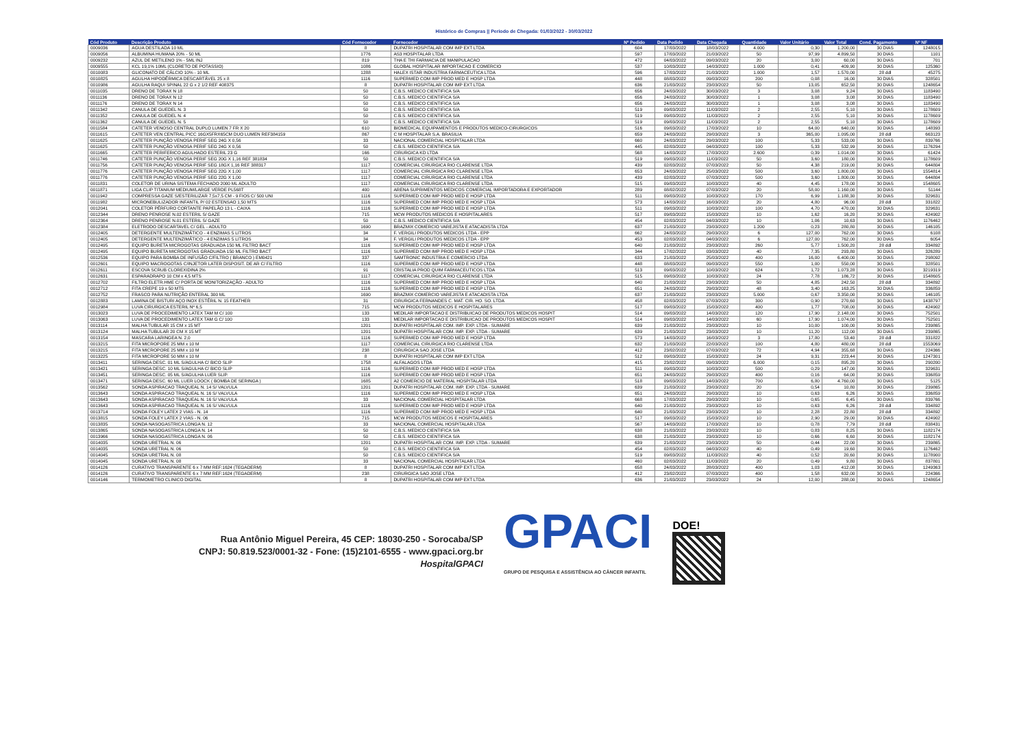Histórico de Compras || Periodo de Chegada: 01/03/2022 - 30/03/2022
| Cód Produto | Descrição Produto | Cód Fornecedor | Fornecedor | Nº Pedido | Data Pedido | Data Chegada | Quantidade | Valor Unitário | Valor Total | Cond. Pagamento | Nº NF |
| --- | --- | --- | --- | --- | --- | --- | --- | --- | --- | --- | --- |
| 0009036 | AGUA DESTILADA 10 ML | 8 | DUPATRI HOSPITALAR COM IMP EXT LTDA | 604 | 17/03/2022 | 18/03/2022 | 4.000 | 0,30 | 1.200,00 | 30 DIAS | 1248015 |
| 0009056 | ALBUMINA HUMANA 20% - 50 ML | 1776 | AS3 HOSPITALAR LTDA | 597 | 17/03/2022 | 21/03/2022 | 50 | 97,99 | 4.899,50 | 30 DIAS | 1101 |
| 0009232 | AZUL DE METILENO 1% - 5ML INJ | 819 | THA E THI FARMACIA DE MANIPULACAO | 472 | 04/03/2022 | 09/03/2022 | 20 | 3,00 | 60,00 | 30 DIAS | 701 |
| 0009555 | KCL 19,1% 10ML (CLORETO DE POTASSIO) | 1086 | GLOBAL HOSPITALAR IMPORTACAO E COMERCIO | 537 | 10/03/2022 | 14/03/2022 | 1.000 | 0,41 | 409,90 | 30 DIAS | 125360 |
| 0010083 | GLICONATO DE CÁLCIO 10% - 10 ML | 1288 | HALEX ISTAR INDUSTRIA FARMACEUTICA LTDA | 596 | 17/03/2022 | 21/03/2022 | 1.000 | 1,57 | 1.570,00 | 28 ddl | 45275 |
| 0010825 | AGULHA HIPODÉRMICA DESCARTÁVEL 25 x 8 | 1116 | SUPERMED COM IMP PROD MED E HOSP LTDA | 448 | 08/03/2022 | 09/03/2022 | 200 | 0,08 | 16,00 | 30 DIAS | 328501 |
| 0010986 | AGULHA RAQUI SPINAL 22 G x 2 1/2 REF 408375 | 8 | DUPATRI HOSPITALAR COM IMP EXT LTDA | 636 | 21/03/2022 | 23/03/2022 | 50 | 13,05 | 652,50 | 30 DIAS | 1248654 |
| 0011035 | DRENO DE TORAX N 18 | 50 | C.B.S. MEDICO CIENTIFICA S/A | 656 | 24/03/2022 | 30/03/2022 | 3 | 3,08 | 9,24 | 30 DIAS | 1183490 |
| 0011136 | DRENO DE TORAX N 12 | 50 | C.B.S. MEDICO CIENTIFICA S/A | 656 | 24/03/2022 | 30/03/2022 | 1 | 3,08 | 3,08 | 30 DIAS | 1183490 |
| 0011176 | DRENO DE TORAX N 14 | 50 | C.B.S. MEDICO CIENTIFICA S/A | 656 | 24/03/2022 | 30/03/2022 | 1 | 3,08 | 3,08 | 30 DIAS | 1183490 |
| 0011342 | CANULA DE GUEDEL N. 3 | 50 | C.B.S. MEDICO CIENTIFICA S/A | 519 | 09/03/2022 | 11/03/2022 | 2 | 2,55 | 5,10 | 30 DIAS | 1178609 |
| 0011352 | CANULA DE GUEDEL N. 4 | 50 | C.B.S. MEDICO CIENTIFICA S/A | 519 | 09/03/2022 | 11/03/2022 | 2 | 2,55 | 5,10 | 30 DIAS | 1178609 |
| 0011362 | CANULA DE GUEDEL N. 5 | 50 | C.B.S. MEDICO CIENTIFICA S/A | 519 | 09/03/2022 | 11/03/2022 | 2 | 2,55 | 5,10 | 30 DIAS | 1178609 |
| 0011584 | CATETER VENOSO CENTRAL DUPLO LUMEN 7 FR X 20 | 610 | BIOMEDICAL EQUIPAMENTOS E PRODUTOS MEDICO-CIRURGICOS | 516 | 09/03/2022 | 17/03/2022 | 10 | 64,00 | 640,00 | 30 DIAS | 148393 |
| 0011615 | CATETER VEN CENTRAL PICC 16GX5FRX65CM DUO LUMEN REF384159 | 867 | C M HOSPITALAR S.A. BRASILIA | 659 | 24/03/2022 | 29/03/2022 | 3 | 365,00 | 1.095,00 | 28 ddl | 663123 |
| 0011625 | CATETER PUNÇÃO VENOSA PERIF SEG 24G X 0,56 | 33 | NACIONAL COMERCIAL HOSPITALAR LTDA | 660 | 24/03/2022 | 29/03/2022 | 100 | 5,33 | 533,00 | 30 DIAS | 839766 |
| 0011625 | CATETER PUNÇÃO VENOSA PERIF SEG 24G X 0,56 | 50 | C.B.S. MEDICO CIENTIFICA S/A | 445 | 02/03/2022 | 04/03/2022 | 100 | 5,33 | 532,99 | 30 DIAS | 1176294 |
| 0011665 | CATETER PERIFERICO AGULHADO ESTERIL 23 G | 166 | CIRURGICA KD LTDA | 568 | 14/03/2022 | 17/03/2022 | 2.600 | 0,39 | 1.014,00 | 30 DIAS | 61424 |
| 0011746 | CATETER PUNÇÃO VENOSA PERIF SEG 20G X 1,16 REF 381834 | 50 | C.B.S. MEDICO CIENTIFICA S/A | 519 | 09/03/2022 | 11/03/2022 | 50 | 3,60 | 180,00 | 30 DIAS | 1178609 |
| 0011756 | CATETER PUNÇÃO VENOSA PERIF SEG 18GX 1,16 REF 388317 | 1117 | COMERCIAL CIRURGICA RIO CLARENSE LTDA | 439 | 02/03/2022 | 07/03/2022 | 50 | 4,38 | 219,00 | 30 DIAS | 644804 |
| 0011776 | CATETER PUNÇÃO VENOSA PERIF SEG 22G X 1,00 | 1117 | COMERCIAL CIRURGICA RIO CLARENSE LTDA | 653 | 24/03/2022 | 25/03/2022 | 500 | 3,60 | 1.800,00 | 30 DIAS | 1554814 |
| 0011776 | CATETER PUNÇÃO VENOSA PERIF SEG 22G X 1,00 | 1117 | COMERCIAL CIRURGICA RIO CLARENSE LTDA | 439 | 02/03/2022 | 07/03/2022 | 500 | 3,60 | 1.800,00 | 30 DIAS | 644804 |
| 0011831 | COLETOR DE URINA SISTEMA FECHADO 2000 ML ADULTO | 1117 | COMERCIAL CIRURGICA RIO CLARENSE LTDA | 515 | 09/03/2022 | 10/03/2022 | 40 | 4,45 | 178,00 | 30 DIAS | 1548605 |
| 0011871 | LIGA CLIP TITANIUM MEDIUM/LARGE VERDE PL568T | 400 | ARENA SUPRIMENTOS MEDICOS COMERCIAL IMPORTADORA E EXPORTADOR | 289 | 08/02/2022 | 07/03/2022 | 20 | 58,00 | 1.160,00 | 30 DIAS | 51144 |
| 0011942 | COMPRESSA GAZE S/ESTERILIZAR 7,5x7,5 CM - 9 FIOS C/ 500 UNI | 1116 | SUPERMED COM IMP PROD MED E HOSP LTDA | 511 | 09/03/2022 | 10/03/2022 | 170 | 6,99 | 1.188,30 | 30 DIAS | 329631 |
| 0011982 | MICRONEBULIZADOR INFANTIL P/ 02 ESTENSAO 1,50 MTS | 1116 | SUPERMED COM IMP PROD MED E HOSP LTDA | 573 | 14/03/2022 | 16/03/2022 | 20 | 4,80 | 96,00 | 28 ddl | 331822 |
| 0012041 | COLETOR PÉRFURO CORTANTE PAPELÃO 13 L - CAIXA | 1116 | SUPERMED COM IMP PROD MED E HOSP LTDA | 511 | 09/03/2022 | 10/03/2022 | 100 | 4,70 | 470,00 | 30 DIAS | 329631 |
| 0012344 | DRENO PENROSE N.02 ESTERIL S/ GAZE | 715 | MCW PRODUTOS MEDICOS E HOSPITALARES | 517 | 09/03/2022 | 15/03/2022 | 10 | 1,62 | 16,20 | 30 DIAS | 424902 |
| 0012364 | DRENO PENROSE N.01 ESTERIL S/ GAZE | 50 | C.B.S. MEDICO CIENTIFICA S/A | 454 | 02/03/2022 | 04/03/2022 | 10 | 1,06 | 10,63 | 30 DIAS | 1176462 |
| 0012384 | ELETRODO DESCARTAVEL C/ GEL - ADULTO | 1690 | BRAZMIX COMERCIO VAREJISTA E ATACADISTA LTDA | 637 | 21/03/2022 | 23/03/2022 | 1.200 | 0,23 | 280,80 | 30 DIAS | 146105 |
| 0012405 | DETERGENTE MULTENZIMÁTICO - 4 ENZIMAS 5 LITROS | 34 | F. VERGILI PRODUTOS MEDICOS LTDA - EPP | 662 | 24/03/2022 | 29/03/2022 | 6 | 127,00 | 762,00 | 30 DIAS | 6108 |
| 0012405 | DETERGENTE MULTENZIMÁTICO - 4 ENZIMAS 5 LITROS | 34 | F. VERGILI PRODUTOS MEDICOS LTDA - EPP | 453 | 02/03/2022 | 04/03/2022 | 6 | 127,00 | 762,00 | 30 DIAS | 6054 |
| 0012495 | EQUIPO BURETA MICROGOTAS GRADUADA 150 ML FILTRO BACT | 1116 | SUPERMED COM IMP PROD MED E HOSP LTDA | 640 | 21/03/2022 | 23/03/2022 | 260 | 5,77 | 1.500,20 | 28 ddl | 334892 |
| 0012495 | EQUIPO BURETA MICROGOTAS GRADUADA 150 ML FILTRO BACT | 1116 | SUPERMED COM IMP PROD MED E HOSP LTDA | 344 | 17/02/2022 | 03/03/2022 | 40 | 7,35 | 293,80 | 30 DIAS | 326289 |
| 0012536 | EQUIPO PARA BOMBA DE INFUSÃO C/FILTRO ( BRANCO ) EM0421 | 337 | SAMTRONIC INDUSTRIA E COMERCIO LTDA | 633 | 21/03/2022 | 25/03/2022 | 400 | 16,00 | 6.400,00 | 30 DIAS | 298092 |
| 0012601 | EQUIPO MACROGOTAS C/INJETOR LATER DISPOSIT. DE AR C/ FILTRO | 1116 | SUPERMED COM IMP PROD MED E HOSP LTDA | 448 | 08/03/2022 | 09/03/2022 | 550 | 1,00 | 550,00 | 30 DIAS | 328501 |
| 0012611 | ESCOVA SCRUB CLOREXIDINA 2% | 91 | CRISTALIA PROD QUIM FARMACEUTICOS LTDA | 513 | 09/03/2022 | 10/03/2022 | 624 | 1,72 | 1.073,28 | 30 DIAS | 3219319 |
| 0012631 | ESPARADRAPO 10 CM x 4,5 MTS | 1117 | COMERCIAL CIRURGICA RIO CLARENSE LTDA | 515 | 09/03/2022 | 10/03/2022 | 24 | 7,78 | 186,72 | 30 DIAS | 1548605 |
| 0012702 | FILTRO ELETR.HME C/ PORTA DE MONITORIZAÇÃO - ADULTO | 1116 | SUPERMED COM IMP PROD MED E HOSP LTDA | 640 | 21/03/2022 | 23/03/2022 | 50 | 4,85 | 242,50 | 28 ddl | 334892 |
| 0012712 | FITA CREPE 19 x 50 MTS | 1116 | SUPERMED COM IMP PROD MED E HOSP LTDA | 651 | 24/03/2022 | 29/03/2022 | 48 | 3,40 | 163,25 | 30 DIAS | 336859 |
| 0012752 | FRASCO PARA NUTRIÇÃO ENTERAL 300 ML | 1690 | BRAZMIX COMERCIO VAREJISTA E ATACADISTA LTDA | 637 | 21/03/2022 | 23/03/2022 | 5.000 | 0,67 | 3.350,00 | 30 DIAS | 146105 |
| 0012883 | LAMINA DE BISTURI AÇO INOX ESTÉRIL N. 15 FEATHER | 31 | CIRURGICA FERNANDES C. MAT. CIR. HO. SO. LTDA | 458 | 02/03/2022 | 07/03/2022 | 300 | 0,90 | 270,60 | 30 DIAS | 1438797 |
| 0012984 | LUVA CIRURGICA ESTERIL Nº 6,5 | 715 | MCW PRODUTOS MEDICOS E HOSPITALARES | 517 | 09/03/2022 | 15/03/2022 | 400 | 1,77 | 708,00 | 30 DIAS | 424902 |
| 0013023 | LUVA DE PROCEDIMENTO LATEX TAM M C/ 100 | 133 | MEDILAR IMPORTACAO E DISTRIBUICAO DE PRODUTOS MEDICOS HOSPIT | 514 | 09/03/2022 | 14/03/2022 | 120 | 17,90 | 2.148,00 | 30 DIAS | 752501 |
| 0013063 | LUVA DE PROCEDIMENTO LATEX TAM G C/ 100 | 133 | MEDILAR IMPORTACAO E DISTRIBUICAO DE PRODUTOS MEDICOS HOSPIT | 514 | 09/03/2022 | 14/03/2022 | 60 | 17,90 | 1.074,00 | 30 DIAS | 752501 |
| 0013114 | MALHA TUBULAR 15 CM x 15 MT | 1201 | DUPATRI HOSPITALAR COM. IMP. EXP. LTDA - SUMARE | 639 | 21/03/2022 | 23/03/2022 | 10 | 10,00 | 100,00 | 30 DIAS | 239865 |
| 0013124 | MALHA TUBULAR 20 CM X 15 MT | 1201 | DUPATRI HOSPITALAR COM. IMP. EXP. LTDA - SUMARE | 639 | 21/03/2022 | 23/03/2022 | 10 | 11,20 | 112,00 | 30 DIAS | 239865 |
| 0013154 | MASCARA LARINGEA N. 2,0 | 1116 | SUPERMED COM IMP PROD MED E HOSP LTDA | 573 | 14/03/2022 | 16/03/2022 | 3 | 17,80 | 53,40 | 28 ddl | 331822 |
| 0013215 | FITA MICROPORE 25 MM x 10 M | 1117 | COMERCIAL CIRURGICA RIO CLARENSE LTDA | 632 | 21/03/2022 | 22/03/2022 | 100 | 4,80 | 480,00 | 28 ddl | 1553069 |
| 0013215 | FITA MICROPORE 25 MM x 10 M | 238 | CIRURGICA SAO JOSE LTDA | 412 | 23/02/2022 | 07/03/2022 | 72 | 4,94 | 355,68 | 30 DIAS | 224366 |
| 0013225 | FITA MICROPORE 50 MM x 10 M | 8 | DUPATRI HOSPITALAR COM IMP EXT LTDA | 512 | 09/03/2022 | 15/03/2022 | 24 | 9,31 | 223,44 | 30 DIAS | 1247301 |
| 0013411 | SERINGA DESC. 01 ML S/AGULHA C/ BICO SLIP | 1758 | ALFALAGOS LTDA | 415 | 23/02/2022 | 09/03/2022 | 6.000 | 0,15 | 895,20 | 30 DIAS | 290200 |
| 0013421 | SERINGA DESC. 10 ML S/AGULHA C/ BICO SLIP | 1116 | SUPERMED COM IMP PROD MED E HOSP LTDA | 511 | 09/03/2022 | 10/03/2022 | 500 | 0,29 | 147,00 | 30 DIAS | 329631 |
| 0013451 | SERINGA DESC. 05 ML S/AGULHA LUER SLIP. | 1116 | SUPERMED COM IMP PROD MED E HOSP LTDA | 651 | 24/03/2022 | 29/03/2022 | 400 | 0,16 | 64,00 | 30 DIAS | 336859 |
| 0013471 | SERINGA DESC. 60 ML LUER LOOCK ( BOMBA DE SERINGA ) | 1685 | A2 COMERCIO DE MATERIAL HOSPITALAR LTDA | 518 | 09/03/2022 | 14/03/2022 | 700 | 6,80 | 4.760,00 | 30 DIAS | 5125 |
| 0013562 | SONDA ASPIRACAO TRAQUEAL N. 14 S/ VALVULA | 1201 | DUPATRI HOSPITALAR COM. IMP. EXP. LTDA - SUMARE | 639 | 21/03/2022 | 23/03/2022 | 20 | 0,54 | 10,80 | 30 DIAS | 239865 |
| 0013643 | SONDA ASPIRACAO TRAQUEAL N. 16 S/ VALVULA | 1116 | SUPERMED COM IMP PROD MED E HOSP LTDA | 651 | 24/03/2022 | 29/03/2022 | 10 | 0,63 | 6,26 | 30 DIAS | 336859 |
| 0013643 | SONDA ASPIRACAO TRAQUEAL N. 16 S/ VALVULA | 33 | NACIONAL COMERCIAL HOSPITALAR LTDA | 668 | 17/03/2022 | 29/03/2022 | 10 | 0,65 | 6,45 | 30 DIAS | 839766 |
| 0013643 | SONDA ASPIRACAO TRAQUEAL N. 16 S/ VALVULA | 1116 | SUPERMED COM IMP PROD MED E HOSP LTDA | 640 | 21/03/2022 | 23/03/2022 | 10 | 0,63 | 6,26 | 28 ddl | 334892 |
| 0013714 | SONDA FOLEY LATEX 2 VIAS - N. 14 | 1116 | SUPERMED COM IMP PROD MED E HOSP LTDA | 640 | 21/03/2022 | 23/03/2022 | 10 | 2,28 | 22,80 | 28 ddl | 334892 |
| 0013815 | SONDA FOLEY LATEX 2 VIAS - N. 06 | 715 | MCW PRODUTOS MEDICOS E HOSPITALARES | 517 | 09/03/2022 | 15/03/2022 | 10 | 2,90 | 29,00 | 30 DIAS | 424902 |
| 0013835 | SONDA NASOGASTRICA LONGA N. 12 | 33 | NACIONAL COMERCIAL HOSPITALAR LTDA | 567 | 14/03/2022 | 17/03/2022 | 10 | 0,78 | 7,79 | 28 ddl | 838431 |
| 0013865 | SONDA NASOGASTRICA LONGA N. 14 | 50 | C.B.S. MEDICO CIENTIFICA S/A | 638 | 21/03/2022 | 23/03/2022 | 10 | 0,83 | 8,25 | 30 DIAS | 1182174 |
| 0013966 | SONDA NASOGASTRICA LONGA N. 06 | 50 | C.B.S. MEDICO CIENTIFICA S/A | 638 | 21/03/2022 | 23/03/2022 | 10 | 0,66 | 6,60 | 30 DIAS | 1182174 |
| 0014035 | SONDA URETRAL N. 06 | 1201 | DUPATRI HOSPITALAR COM. IMP. EXP. LTDA - SUMARE | 639 | 21/03/2022 | 23/03/2022 | 50 | 0,44 | 22,00 | 30 DIAS | 239865 |
| 0014035 | SONDA URETRAL N. 06 | 50 | C.B.S. MEDICO CIENTIFICA S/A | 454 | 02/03/2022 | 04/03/2022 | 40 | 0,49 | 19,60 | 30 DIAS | 1176462 |
| 0014045 | SONDA URETRAL N. 08 | 50 | C.B.S. MEDICO CIENTIFICA S/A | 519 | 09/03/2022 | 11/03/2022 | 40 | 0,52 | 20,60 | 30 DIAS | 1178900 |
| 0014045 | SONDA URETRAL N. 08 | 33 | NACIONAL COMERCIAL HOSPITALAR LTDA | 460 | 02/03/2022 | 11/03/2022 | 20 | 0,49 | 9,80 | 30 DIAS | 837801 |
| 0014126 | CURATIVO TRANSPARENTE 6 x 7 MM REF:1624 (TEGADERM) | 8 | DUPATRI HOSPITALAR COM IMP EXT LTDA | 658 | 24/03/2022 | 28/03/2022 | 400 | 1,03 | 412,08 | 30 DIAS | 1249363 |
| 0014126 | CURATIVO TRANSPARENTE 6 x 7 MM REF:1624 (TEGADERM) | 238 | CIRURGICA SAO JOSE LTDA | 412 | 23/02/2022 | 07/03/2022 | 400 | 1,58 | 632,00 | 30 DIAS | 224366 |
| 0014146 | TERMOMETRO CLINICO DIGITAL | 8 | DUPATRI HOSPITALAR COM IMP EXT LTDA | 636 | 21/03/2022 | 23/03/2022 | 24 | 12,00 | 288,00 | 30 DIAS | 1248654 |
Rua Antônio Miguel Pereira, 45 CEP: 18030-250 - Sorocaba/SP
CNPJ: 50.819.523/0001-32 - Fone: (15)2101-6555 - www.gpaci.org.br
HospitalGPACI
GPACI
GRUPO DE PESQUISA E ASSISTÊNCIA AO CÂNCER INFANTIL
DOE!